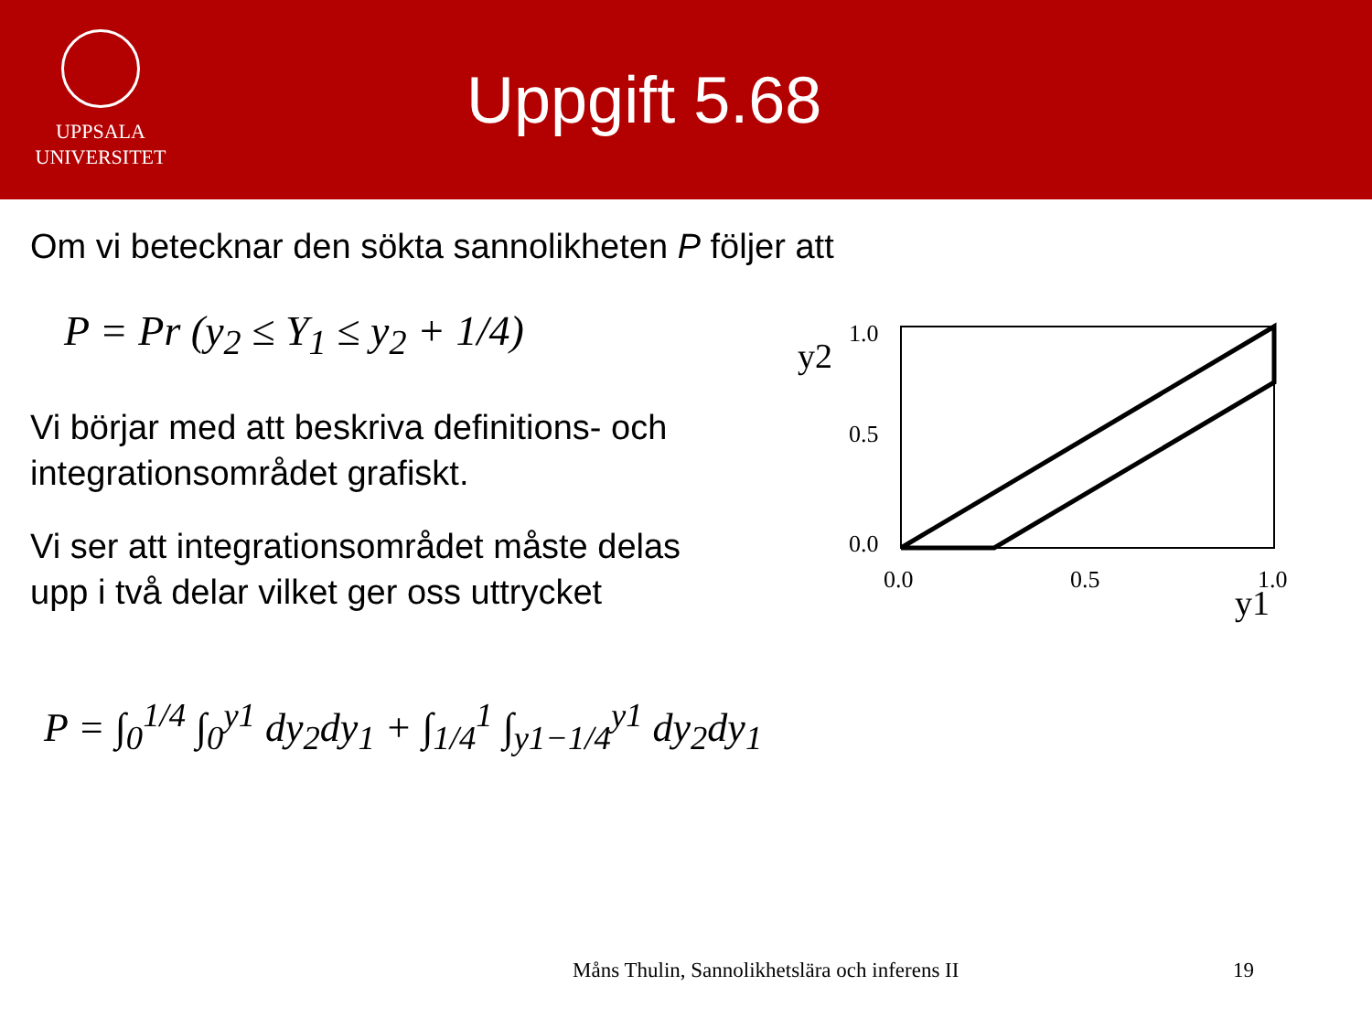UPPSALA
UNIVERSITET
Uppgift 5.68
Om vi betecknar den sökta sannolikheten P följer att
P = Pr (y<sub>2</sub> ≤ Y<sub>1</sub> ≤ y<sub>2</sub> + 1/4)
Vi börjar med att beskriva definitions- och
integrationsområdet grafiskt.
Vi ser att integrationsområdet måste delas
upp i två delar vilket ger oss uttrycket
P = ∫<sub>0</sub><sup>1/4</sup> ∫<sub>0</sub><sup>y1</sup> dy<sub>2</sub>dy<sub>1</sub> + ∫<sub>1/4</sub><sup>1</sup> ∫<sub>y1−1/4</sub><sup>y1</sup> dy<sub>2</sub>dy<sub>1</sub>
y2
1.0
0.5
0.0
0.0
0.5
1.0
y1
Måns Thulin, Sannolikhetslära och inferens II
19